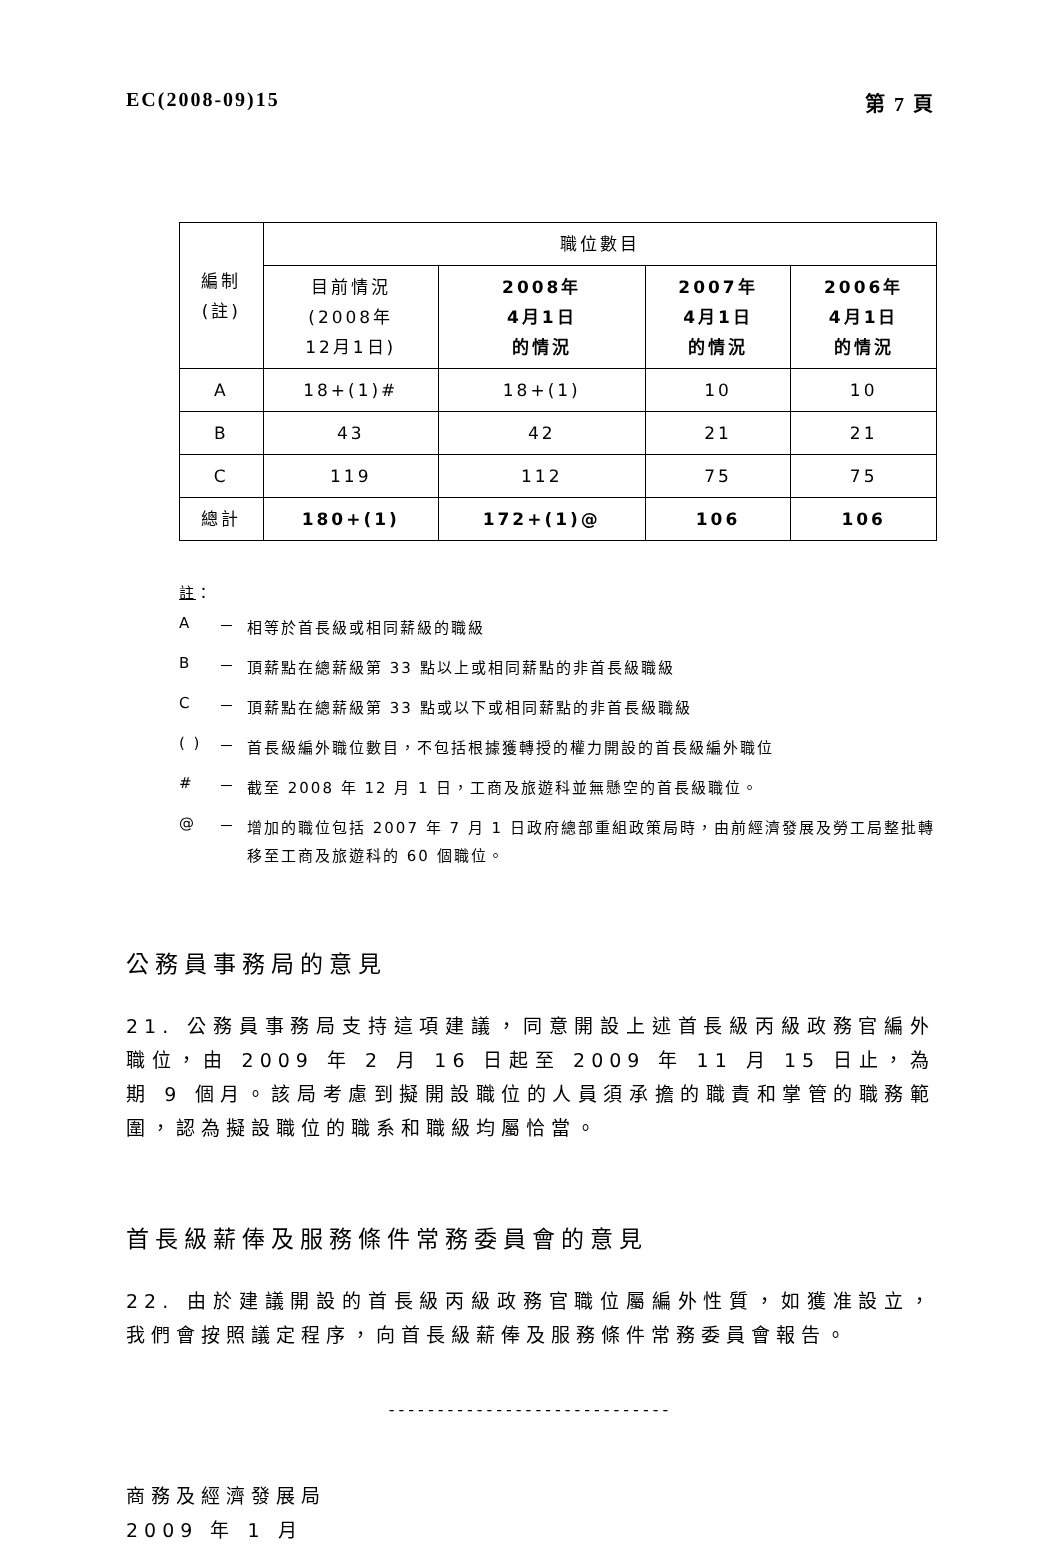EC(2008-09)15 第 7 頁
| 編制 (註) | 職位數目 | | | |
| --- | --- | --- | --- | --- |
| | 目前情況 (2008年 12月1日) | 2008年 4月1日 的情況 | 2007年 4月1日 的情況 | 2006年 4月1日 的情況 |
| A | 18+(1)# | 18+(1) | 10 | 10 |
| B | 43 | 42 | 21 | 21 |
| C | 119 | 112 | 75 | 75 |
| 總計 | 180+(1) | 172+(1)@ | 106 | 106 |
註：
A － 相等於首長級或相同薪級的職級
B － 頂薪點在總薪級第 33 點以上或相同薪點的非首長級職級
C － 頂薪點在總薪級第 33 點或以下或相同薪點的非首長級職級
( ) － 首長級編外職位數目，不包括根據獲轉授的權力開設的首長級編外職位
# － 截至 2008 年 12 月 1 日，工商及旅遊科並無懸空的首長級職位。
@ － 增加的職位包括 2007 年 7 月 1 日政府總部重組政策局時，由前經濟發展及勞工局整批轉移至工商及旅遊科的 60 個職位。
公務員事務局的意見
21. 公務員事務局支持這項建議，同意開設上述首長級丙級政務官編外職位，由 2009 年 2 月 16 日起至 2009 年 11 月 15 日止，為期 9 個月。該局考慮到擬開設職位的人員須承擔的職責和掌管的職務範圍，認為擬設職位的職系和職級均屬恰當。
首長級薪俸及服務條件常務委員會的意見
22. 由於建議開設的首長級丙級政務官職位屬編外性質，如獲准設立，我們會按照議定程序，向首長級薪俸及服務條件常務委員會報告。
-----------------------------
商務及經濟發展局
2009 年 1 月